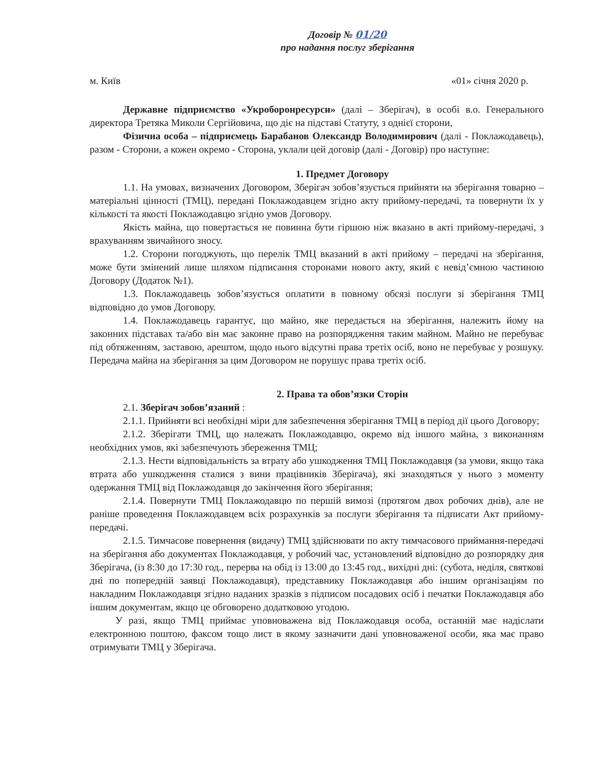Договір № 01/20
про надання послуг зберігання
м. Київ «01» січня 2020 р.
Державне підприємство «Укроборонресурси» (далі – Зберігач), в особі в.о. Генерального директора Третяка Миколи Сергійовича, що діє на підставі Статуту, з однієї сторони,
Фізична особа – підприємець Барабанов Олександр Володимирович (далі - Поклажодавець), разом - Сторони, а кожен окремо - Сторона, уклали цей договір (далі - Договір) про наступне:
1. Предмет Договору
1.1. На умовах, визначених Договором, Зберігач зобов’язується прийняти на зберігання товарно – матеріальні цінності (ТМЦ), передані Поклажодавцем згідно акту прийому-передачі, та повернути їх у кількості та якості Поклажодавцю згідно умов Договору.
Якість майна, що повертається не повинна бути гіршою ніж вказано в акті прийому-передачі, з врахуванням звичайного зносу.
1.2. Сторони погоджують, що перелік ТМЦ вказаний в акті прийому – передачі на зберігання, може бути змінений лише шляхом підписання сторонами нового акту, який є невід’ємною частиною Договору (Додаток №1).
1.3. Поклажодавець зобов’язується оплатити в повному обсязі послуги зі зберігання ТМЦ відповідно до умов Договору.
1.4. Поклажодавець гарантує, що майно, яке передається на зберігання, належить йому на законних підставах та/або він має законне право на розпорядження таким майном. Майно не перебуває під обтяженням, заставою, арештом, щодо нього відсутні права третіх осіб, воно не перебуває у розшуку. Передача майна на зберігання за цим Договором не порушує права третіх осіб.
2. Права та обов’язки Сторін
2.1. Зберігач зобов’язаний :
2.1.1. Прийняти всі необхідні міри для забезпечення зберігання ТМЦ в період дії цього Договору;
2.1.2. Зберігати ТМЦ, що належать Поклажодавцю, окремо від іншого майна, з виконанням необхідних умов, які забезпечують збереження ТМЦ;
2.1.3. Нести відповідальність за втрату або ушкодження ТМЦ Поклажодавця (за умови, якщо така втрата або ушкодження сталися з вини працівників Зберігача), які знаходяться у нього з моменту одержання ТМЦ від Поклажодавця до закінчення його зберігання;
2.1.4. Повернути ТМЦ Поклажодавцю по першій вимозі (протягом двох робочих днів), але не раніше проведення Поклажодавцем всіх розрахунків за послуги зберігання та підписати Акт прийому-передачі.
2.1.5. Тимчасове повернення (видачу) ТМЦ здійснювати по акту тимчасового приймання-передачі на зберігання або документах Поклажодавця, у робочий час, установлений відповідно до розпорядку дня Зберігача, (із 8:30 до 17:30 год., перерва на обід із 13:00 до 13:45 год., вихідні дні: (субота, неділя, святкові дні по попередній заявці Поклажодавця), представнику Поклажодавця або іншим організаціям по накладним Поклажодавця згідно наданих зразків з підписом посадових осіб і печатки Поклажодавця або іншим документам, якщо це обговорено додатковою угодою.
У разі, якщо ТМЦ приймає уповноважена від Поклажодавця особа, останній має надіслати електронною поштою, факсом тощо лист в якому зазначити дані уповноваженої особи, яка має право отримувати ТМЦ у Зберігача.